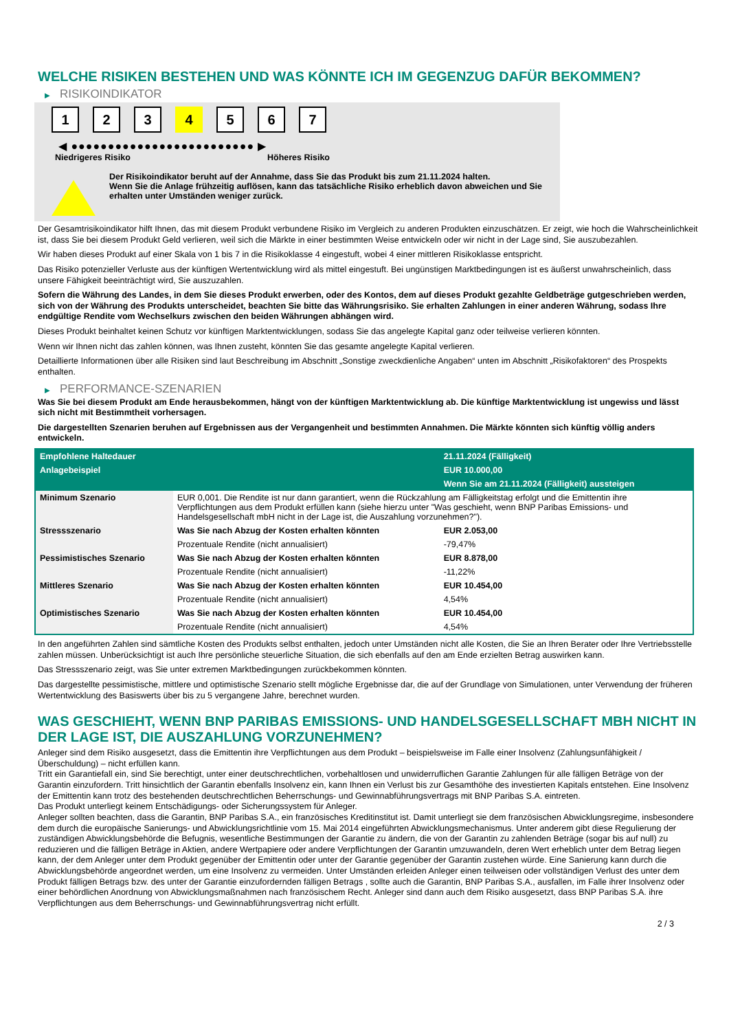WELCHE RISIKEN BESTEHEN UND WAS KÖNNTE ICH IM GEGENZUG DAFÜR BEKOMMEN?
▶ RISIKOINDIKATOR
1 2 3 4 5 6 7
◀ ●●●●●●●●●●●●●●●●●●●●●●●●● ▶
Niedrigeres Risiko Höheres Risiko
Der Risikoindikator beruht auf der Annahme, dass Sie das Produkt bis zum 21.11.2024 halten.
Wenn Sie die Anlage frühzeitig auflösen, kann das tatsächliche Risiko erheblich davon abweichen und Sie erhalten unter Umständen weniger zurück.
Der Gesamtrisikoindikator hilft Ihnen, das mit diesem Produkt verbundene Risiko im Vergleich zu anderen Produkten einzuschätzen. Er zeigt, wie hoch die Wahrscheinlichkeit ist, dass Sie bei diesem Produkt Geld verlieren, weil sich die Märkte in einer bestimmten Weise entwickeln oder wir nicht in der Lage sind, Sie auszubezahlen.
Wir haben dieses Produkt auf einer Skala von 1 bis 7 in die Risikoklasse 4 eingestuft, wobei 4 einer mittleren Risikoklasse entspricht.
Das Risiko potenzieller Verluste aus der künftigen Wertentwicklung wird als mittel eingestuft. Bei ungünstigen Marktbedingungen ist es äußerst unwahrscheinlich, dass unsere Fähigkeit beeinträchtigt wird, Sie auszuzahlen.
Sofern die Währung des Landes, in dem Sie dieses Produkt erwerben, oder des Kontos, dem auf dieses Produkt gezahlte Geldbeträge gutgeschrieben werden, sich von der Währung des Produkts unterscheidet, beachten Sie bitte das Währungsrisiko. Sie erhalten Zahlungen in einer anderen Währung, sodass Ihre endgültige Rendite vom Wechselkurs zwischen den beiden Währungen abhängen wird.
Dieses Produkt beinhaltet keinen Schutz vor künftigen Marktentwicklungen, sodass Sie das angelegte Kapital ganz oder teilweise verlieren könnten.
Wenn wir Ihnen nicht das zahlen können, was Ihnen zusteht, könnten Sie das gesamte angelegte Kapital verlieren.
Detaillierte Informationen über alle Risiken sind laut Beschreibung im Abschnitt „Sonstige zweckdienliche Angaben“ unten im Abschnitt „Risikofaktoren“ des Prospekts enthalten.
▶ PERFORMANCE-SZENARIEN
Was Sie bei diesem Produkt am Ende herausbekommen, hängt von der künftigen Marktentwicklung ab. Die künftige Marktentwicklung ist ungewiss und lässt sich nicht mit Bestimmtheit vorhersagen.
Die dargestellten Szenarien beruhen auf Ergebnissen aus der Vergangenheit und bestimmten Annahmen. Die Märkte könnten sich künftig völlig anders entwickeln.
| Empfohlene Haltedauer | | 21.11.2024 (Fälligkeit) |
| --- | --- | --- |
| Anlagebeispiel | | EUR 10.000,00 |
| | | Wenn Sie am 21.11.2024 (Fälligkeit) aussteigen |
| Minimum Szenario | EUR 0,001. Die Rendite ist nur dann garantiert, wenn die Rückzahlung am Fälligkeitstag erfolgt und die Emittentin ihre Verpflichtungen aus dem Produkt erfüllen kann (siehe hierzu unter "Was geschieht, wenn BNP Paribas Emissions- und Handelsgesellschaft mbH nicht in der Lage ist, die Auszahlung vorzunehmen?"). | |
| Stressszenario | Was Sie nach Abzug der Kosten erhalten könnten | EUR 2.053,00 |
| | Prozentuale Rendite (nicht annualisiert) | -79,47% |
| Pessimistisches Szenario | Was Sie nach Abzug der Kosten erhalten könnten | EUR 8.878,00 |
| | Prozentuale Rendite (nicht annualisiert) | -11,22% |
| Mittleres Szenario | Was Sie nach Abzug der Kosten erhalten könnten | EUR 10.454,00 |
| | Prozentuale Rendite (nicht annualisiert) | 4,54% |
| Optimistisches Szenario | Was Sie nach Abzug der Kosten erhalten könnten | EUR 10.454,00 |
| | Prozentuale Rendite (nicht annualisiert) | 4,54% |
In den angeführten Zahlen sind sämtliche Kosten des Produkts selbst enthalten, jedoch unter Umständen nicht alle Kosten, die Sie an Ihren Berater oder Ihre Vertriebsstelle zahlen müssen. Unberücksichtigt ist auch Ihre persönliche steuerliche Situation, die sich ebenfalls auf den am Ende erzielten Betrag auswirken kann.
Das Stressszenario zeigt, was Sie unter extremen Marktbedingungen zurückbekommen könnten.
Das dargestellte pessimistische, mittlere und optimistische Szenario stellt mögliche Ergebnisse dar, die auf der Grundlage von Simulationen, unter Verwendung der früheren Wertentwicklung des Basiswerts über bis zu 5 vergangene Jahre, berechnet wurden.
WAS GESCHIEHT, WENN BNP PARIBAS EMISSIONS- UND HANDELSGESELLSCHAFT MBH NICHT IN DER LAGE IST, DIE AUSZAHLUNG VORZUNEHMEN?
Anleger sind dem Risiko ausgesetzt, dass die Emittentin ihre Verpflichtungen aus dem Produkt – beispielsweise im Falle einer Insolvenz (Zahlungsunfähigkeit / Überschuldung) – nicht erfüllen kann.
Tritt ein Garantiefall ein, sind Sie berechtigt, unter einer deutschrechtlichen, vorbehaltlosen und unwiderruflichen Garantie Zahlungen für alle fälligen Beträge von der Garantin einzufordern. Tritt hinsichtlich der Garantin ebenfalls Insolvenz ein, kann Ihnen ein Verlust bis zur Gesamthöhe des investierten Kapitals entstehen. Eine Insolvenz der Emittentin kann trotz des bestehenden deutschrechtlichen Beherrschungs- und Gewinnabführungsvertrags mit BNP Paribas S.A. eintreten.
Das Produkt unterliegt keinem Entschädigungs- oder Sicherungssystem für Anleger.
Anleger sollten beachten, dass die Garantin, BNP Paribas S.A., ein französisches Kreditinstitut ist. Damit unterliegt sie dem französischen Abwicklungsregime, insbesondere dem durch die europäische Sanierungs- und Abwicklungsrichtlinie vom 15. Mai 2014 eingeführten Abwicklungsmechanismus. Unter anderem gibt diese Regulierung der zuständigen Abwicklungsbehörde die Befugnis, wesentliche Bestimmungen der Garantie zu ändern, die von der Garantin zu zahlenden Beträge (sogar bis auf null) zu reduzieren und die fälligen Beträge in Aktien, andere Wertpapiere oder andere Verpflichtungen der Garantin umzuwandeln, deren Wert erheblich unter dem Betrag liegen kann, der dem Anleger unter dem Produkt gegenüber der Emittentin oder unter der Garantie gegenüber der Garantin zustehen würde. Eine Sanierung kann durch die Abwicklungsbehörde angeordnet werden, um eine Insolvenz zu vermeiden. Unter Umständen erleiden Anleger einen teilweisen oder vollständigen Verlust des unter dem Produkt fälligen Betrags bzw. des unter der Garantie einzufordernden fälligen Betrags , sollte auch die Garantin, BNP Paribas S.A., ausfallen, im Falle ihrer Insolvenz oder einer behördlichen Anordnung von Abwicklungsmaßnahmen nach französischem Recht. Anleger sind dann auch dem Risiko ausgesetzt, dass BNP Paribas S.A. ihre Verpflichtungen aus dem Beherrschungs- und Gewinnabführungsvertrag nicht erfüllt.
2 / 3